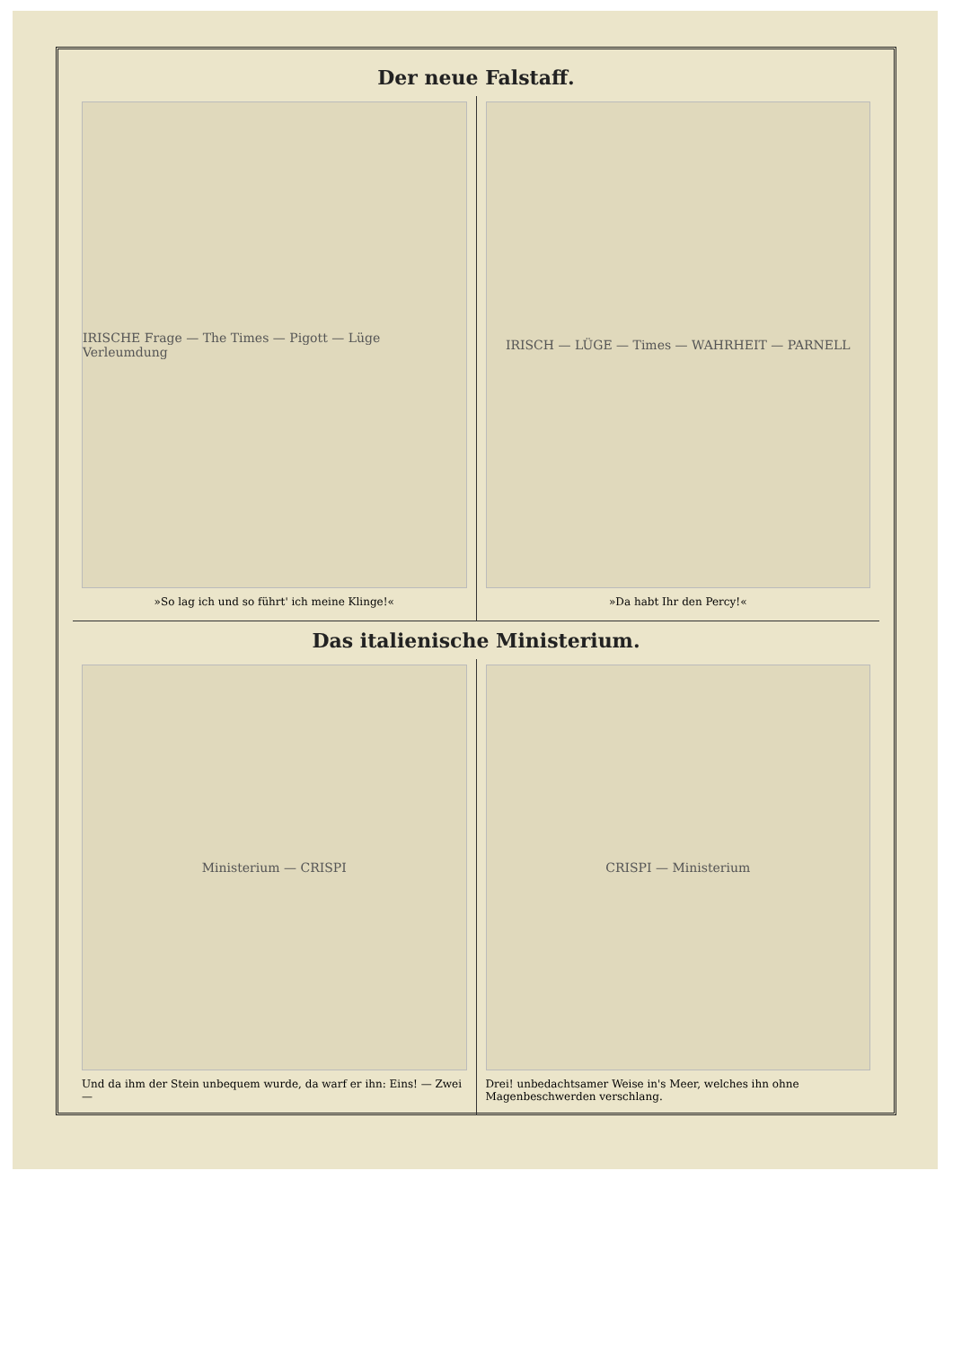Der neue Falstaff.
IRISCHE Frage — The Times — Pigott — Lüge Verleumdung
»So lag ich und so führt' ich meine Klinge!«
IRISCH — LÜGE — Times — WAHRHEIT — PARNELL
»Da habt Ihr den Percy!«
Das italienische Ministerium.
Ministerium — CRISPI
Und da ihm der Stein unbequem wurde, da warf er ihn: Eins! — Zwei —
CRISPI — Ministerium
Drei! unbedachtsamer Weise in's Meer, welches ihn ohne Magenbeschwerden verschlang.